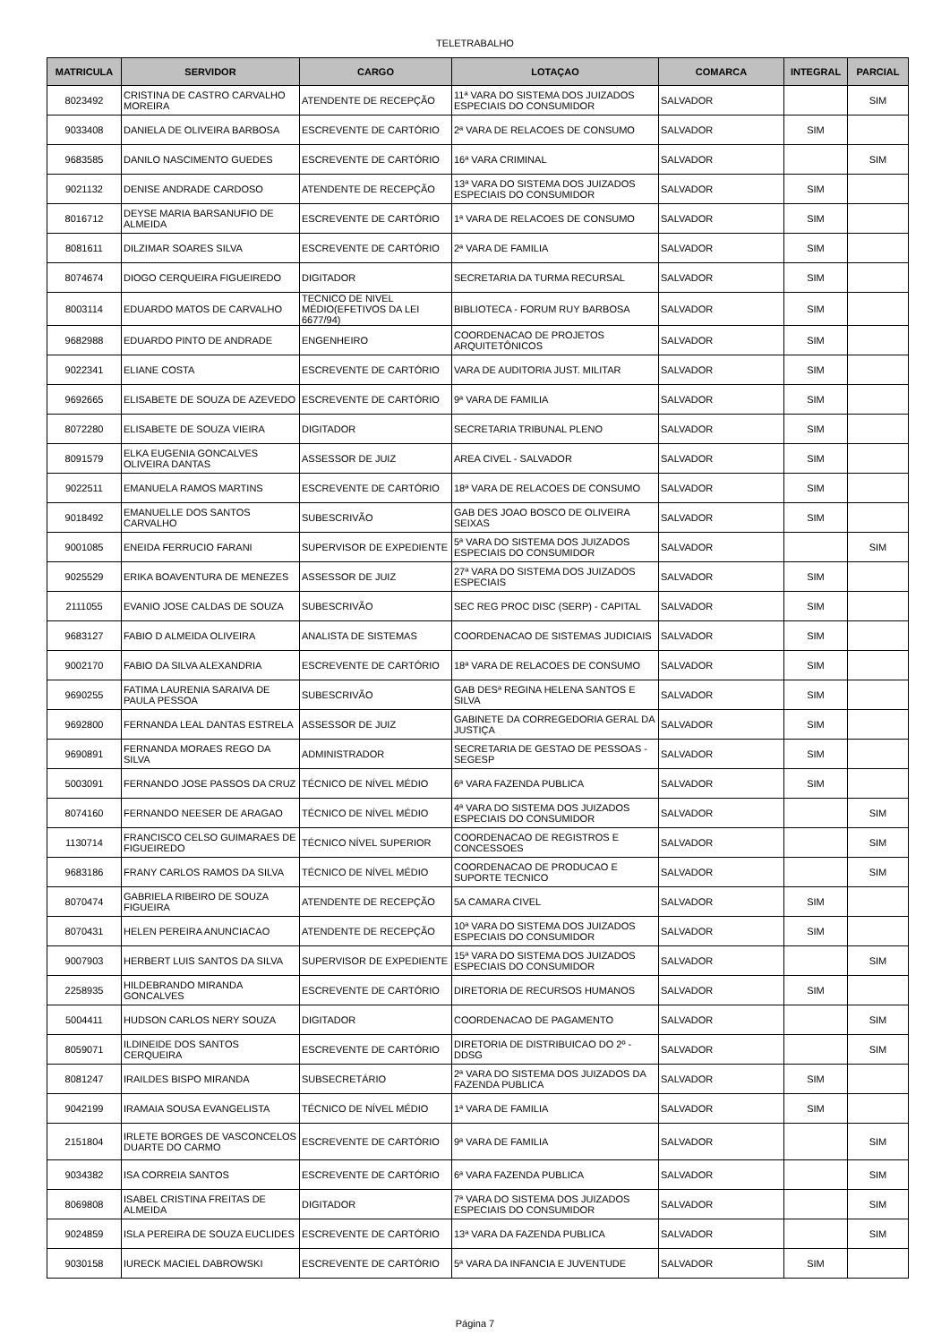TELETRABALHO
| MATRICULA | SERVIDOR | CARGO | LOTAÇAO | COMARCA | INTEGRAL | PARCIAL |
| --- | --- | --- | --- | --- | --- | --- |
| 8023492 | CRISTINA DE CASTRO CARVALHO MOREIRA | ATENDENTE DE RECEPÇÃO | 11ª VARA DO SISTEMA DOS JUIZADOS ESPECIAIS DO CONSUMIDOR | SALVADOR | | SIM |
| 9033408 | DANIELA DE OLIVEIRA BARBOSA | ESCREVENTE DE CARTÓRIO | 2ª VARA DE RELACOES DE CONSUMO | SALVADOR | SIM | |
| 9683585 | DANILO NASCIMENTO GUEDES | ESCREVENTE DE CARTÓRIO | 16ª VARA CRIMINAL | SALVADOR | | SIM |
| 9021132 | DENISE ANDRADE CARDOSO | ATENDENTE DE RECEPÇÃO | 13ª VARA DO SISTEMA DOS JUIZADOS ESPECIAIS DO CONSUMIDOR | SALVADOR | SIM | |
| 8016712 | DEYSE MARIA BARSANUFIO DE ALMEIDA | ESCREVENTE DE CARTÓRIO | 1ª VARA DE RELACOES DE CONSUMO | SALVADOR | SIM | |
| 8081611 | DILZIMAR SOARES SILVA | ESCREVENTE DE CARTÓRIO | 2ª VARA DE FAMILIA | SALVADOR | SIM | |
| 8074674 | DIOGO CERQUEIRA FIGUEIREDO | DIGITADOR | SECRETARIA DA TURMA RECURSAL | SALVADOR | SIM | |
| 8003114 | EDUARDO MATOS DE CARVALHO | TECNICO DE NIVEL MÉDIO(EFETIVOS DA LEI 6677/94) | BIBLIOTECA - FORUM RUY BARBOSA | SALVADOR | SIM | |
| 9682988 | EDUARDO PINTO DE ANDRADE | ENGENHEIRO | COORDENACAO DE PROJETOS ARQUITETÔNICOS | SALVADOR | SIM | |
| 9022341 | ELIANE COSTA | ESCREVENTE DE CARTÓRIO | VARA DE AUDITORIA JUST. MILITAR | SALVADOR | SIM | |
| 9692665 | ELISABETE DE SOUZA DE AZEVEDO | ESCREVENTE DE CARTÓRIO | 9ª VARA DE FAMILIA | SALVADOR | SIM | |
| 8072280 | ELISABETE DE SOUZA VIEIRA | DIGITADOR | SECRETARIA TRIBUNAL PLENO | SALVADOR | SIM | |
| 8091579 | ELKA EUGENIA GONCALVES OLIVEIRA DANTAS | ASSESSOR DE JUIZ | AREA CIVEL - SALVADOR | SALVADOR | SIM | |
| 9022511 | EMANUELA RAMOS MARTINS | ESCREVENTE DE CARTÓRIO | 18ª VARA DE RELACOES DE CONSUMO | SALVADOR | SIM | |
| 9018492 | EMANUELLE DOS SANTOS CARVALHO | SUBESCRIVÃO | GAB DES JOAO BOSCO DE OLIVEIRA SEIXAS | SALVADOR | SIM | |
| 9001085 | ENEIDA FERRUCIO FARANI | SUPERVISOR DE EXPEDIENTE | 5ª VARA DO SISTEMA DOS JUIZADOS ESPECIAIS DO CONSUMIDOR | SALVADOR | | SIM |
| 9025529 | ERIKA BOAVENTURA DE MENEZES | ASSESSOR DE JUIZ | 27ª VARA DO SISTEMA DOS JUIZADOS ESPECIAIS | SALVADOR | SIM | |
| 2111055 | EVANIO JOSE CALDAS DE SOUZA | SUBESCRIVÃO | SEC REG PROC DISC (SERP) - CAPITAL | SALVADOR | SIM | |
| 9683127 | FABIO D ALMEIDA OLIVEIRA | ANALISTA DE SISTEMAS | COORDENACAO DE SISTEMAS JUDICIAIS | SALVADOR | SIM | |
| 9002170 | FABIO DA SILVA ALEXANDRIA | ESCREVENTE DE CARTÓRIO | 18ª VARA DE RELACOES DE CONSUMO | SALVADOR | SIM | |
| 9690255 | FATIMA LAURENIA SARAIVA DE PAULA PESSOA | SUBESCRIVÃO | GAB DESª REGINA HELENA SANTOS E SILVA | SALVADOR | SIM | |
| 9692800 | FERNANDA LEAL DANTAS ESTRELA | ASSESSOR DE JUIZ | GABINETE DA CORREGEDORIA GERAL DA JUSTIÇA | SALVADOR | SIM | |
| 9690891 | FERNANDA MORAES REGO DA SILVA | ADMINISTRADOR | SECRETARIA DE GESTAO DE PESSOAS - SEGESP | SALVADOR | SIM | |
| 5003091 | FERNANDO JOSE PASSOS DA CRUZ | TÉCNICO DE NÍVEL MÉDIO | 6ª VARA FAZENDA PUBLICA | SALVADOR | SIM | |
| 8074160 | FERNANDO NEESER DE ARAGAO | TÉCNICO DE NÍVEL MÉDIO | 4ª VARA DO SISTEMA DOS JUIZADOS ESPECIAIS DO CONSUMIDOR | SALVADOR | | SIM |
| 1130714 | FRANCISCO CELSO GUIMARAES DE FIGUEIREDO | TÉCNICO NÍVEL SUPERIOR | COORDENACAO DE REGISTROS E CONCESSOES | SALVADOR | | SIM |
| 9683186 | FRANY CARLOS RAMOS DA SILVA | TÉCNICO DE NÍVEL MÉDIO | COORDENACAO DE PRODUCAO E SUPORTE TECNICO | SALVADOR | | SIM |
| 8070474 | GABRIELA RIBEIRO DE SOUZA FIGUEIRA | ATENDENTE DE RECEPÇÃO | 5A CAMARA CIVEL | SALVADOR | SIM | |
| 8070431 | HELEN PEREIRA ANUNCIACAO | ATENDENTE DE RECEPÇÃO | 10ª VARA DO SISTEMA DOS JUIZADOS ESPECIAIS DO CONSUMIDOR | SALVADOR | SIM | |
| 9007903 | HERBERT LUIS SANTOS DA SILVA | SUPERVISOR DE EXPEDIENTE | 15ª VARA DO SISTEMA DOS JUIZADOS ESPECIAIS DO CONSUMIDOR | SALVADOR | | SIM |
| 2258935 | HILDEBRANDO MIRANDA GONCALVES | ESCREVENTE DE CARTÓRIO | DIRETORIA DE RECURSOS HUMANOS | SALVADOR | SIM | |
| 5004411 | HUDSON CARLOS NERY SOUZA | DIGITADOR | COORDENACAO DE PAGAMENTO | SALVADOR | | SIM |
| 8059071 | ILDINEIDE DOS SANTOS CERQUEIRA | ESCREVENTE DE CARTÓRIO | DIRETORIA DE DISTRIBUICAO DO 2º - DDSG | SALVADOR | | SIM |
| 8081247 | IRAILDES BISPO MIRANDA | SUBSECRETÁRIO | 2ª VARA DO SISTEMA DOS JUIZADOS DA FAZENDA PUBLICA | SALVADOR | SIM | |
| 9042199 | IRAMAIA SOUSA EVANGELISTA | TÉCNICO DE NÍVEL MÉDIO | 1ª VARA DE FAMILIA | SALVADOR | SIM | |
| 2151804 | IRLETE BORGES DE VASCONCELOS DUARTE DO CARMO | ESCREVENTE DE CARTÓRIO | 9ª VARA DE FAMILIA | SALVADOR | | SIM |
| 9034382 | ISA CORREIA SANTOS | ESCREVENTE DE CARTÓRIO | 6ª VARA FAZENDA PUBLICA | SALVADOR | | SIM |
| 8069808 | ISABEL CRISTINA FREITAS DE ALMEIDA | DIGITADOR | 7ª VARA DO SISTEMA DOS JUIZADOS ESPECIAIS DO CONSUMIDOR | SALVADOR | | SIM |
| 9024859 | ISLA PEREIRA DE SOUZA EUCLIDES | ESCREVENTE DE CARTÓRIO | 13ª VARA DA FAZENDA PUBLICA | SALVADOR | | SIM |
| 9030158 | IURECK MACIEL DABROWSKI | ESCREVENTE DE CARTÓRIO | 5ª VARA DA INFANCIA E JUVENTUDE | SALVADOR | SIM | |
Página 7